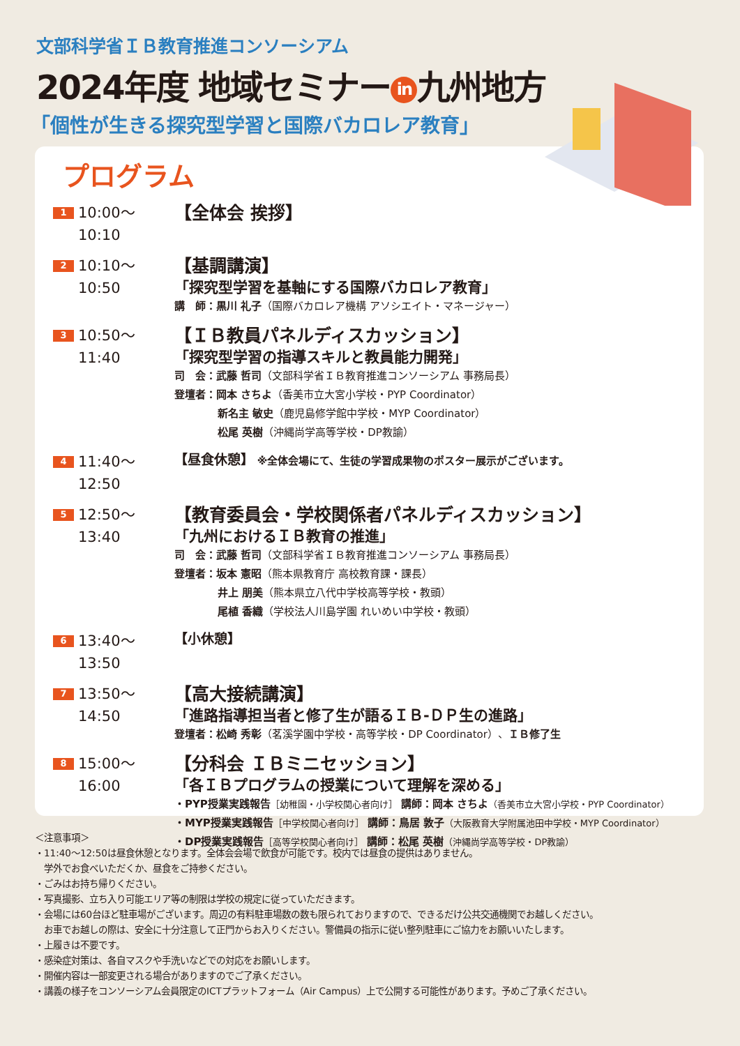文部科学省ＩＢ教育推進コンソーシアム
2024年度 地域セミナー in 九州地方
「個性が生きる探究型学習と国際バカロレア教育」
プログラム
1 10:00〜10:10
【全体会 挨拶】
2 10:10〜10:50
【基調講演】
「探究型学習を基軸にする国際バカロレア教育」
講　師：黒川 礼子（国際バカロレア機構 アソシエイト・マネージャー）
3 10:50〜11:40
【ＩＢ教員パネルディスカッション】
「探究型学習の指導スキルと教員能力開発」
司　会：武藤 哲司（文部科学省ＩＢ教育推進コンソーシアム 事務局長）
登壇者：岡本 さちよ（香美市立大宮小学校・PYP Coordinator）
新名主 敏史（鹿児島修学館中学校・MYP Coordinator）
松尾 英樹（沖縄尚学高等学校・DP教諭）
4 11:40〜12:50
【昼食休憩】 ※全体会場にて、生徒の学習成果物のポスター展示がございます。
5 12:50〜13:40
【教育委員会・学校関係者パネルディスカッション】
「九州におけるＩＢ教育の推進」
司　会：武藤 哲司（文部科学省ＩＢ教育推進コンソーシアム 事務局長）
登壇者：坂本 憲昭（熊本県教育庁 高校教育課・課長）
井上 朋美（熊本県立八代中学校高等学校・教頭）
尾植 香織（学校法人川島学園 れいめい中学校・教頭）
6 13:40〜13:50
【小休憩】
7 13:50〜14:50
【高大接続講演】
「進路指導担当者と修了生が語るＩＢ-ＤＰ生の進路」
登壇者：松崎 秀彰（茗溪学園中学校・高等学校・DP Coordinator）、ＩＢ修了生
8 15:00〜16:00
【分科会 ＩＢミニセッション】
「各ＩＢプログラムの授業について理解を深める」
・PYP授業実践報告［幼稚園・小学校関心者向け］ 講師：岡本 さちよ（香美市立大宮小学校・PYP Coordinator）
・MYP授業実践報告［中学校関心者向け］ 講師：鳥居 敦子（大阪教育大学附属池田中学校・MYP Coordinator）
・DP授業実践報告［高等学校関心者向け］ 講師：松尾 英樹（沖縄尚学高等学校・DP教諭）
＜注意事項＞
・11:40〜12:50は昼食休憩となります。全体会会場で飲食が可能です。校内では昼食の提供はありません。
　学外でお食べいただくか、昼食をご持参ください。
・ごみはお持ち帰りください。
・写真撮影、立ち入り可能エリア等の制限は学校の規定に従っていただきます。
・会場には60台ほど駐車場がございます。周辺の有料駐車場数の数も限られておりますので、できるだけ公共交通機関でお越しください。
　お車でお越しの際は、安全に十分注意して正門からお入りください。警備員の指示に従い整列駐車にご協力をお願いいたします。
・上履きは不要です。
・感染症対策は、各自マスクや手洗いなどでの対応をお願いします。
・開催内容は一部変更される場合がありますのでご了承ください。
・講義の様子をコンソーシアム会員限定のICTプラットフォーム（Air Campus）上で公開する可能性があります。予めご了承ください。